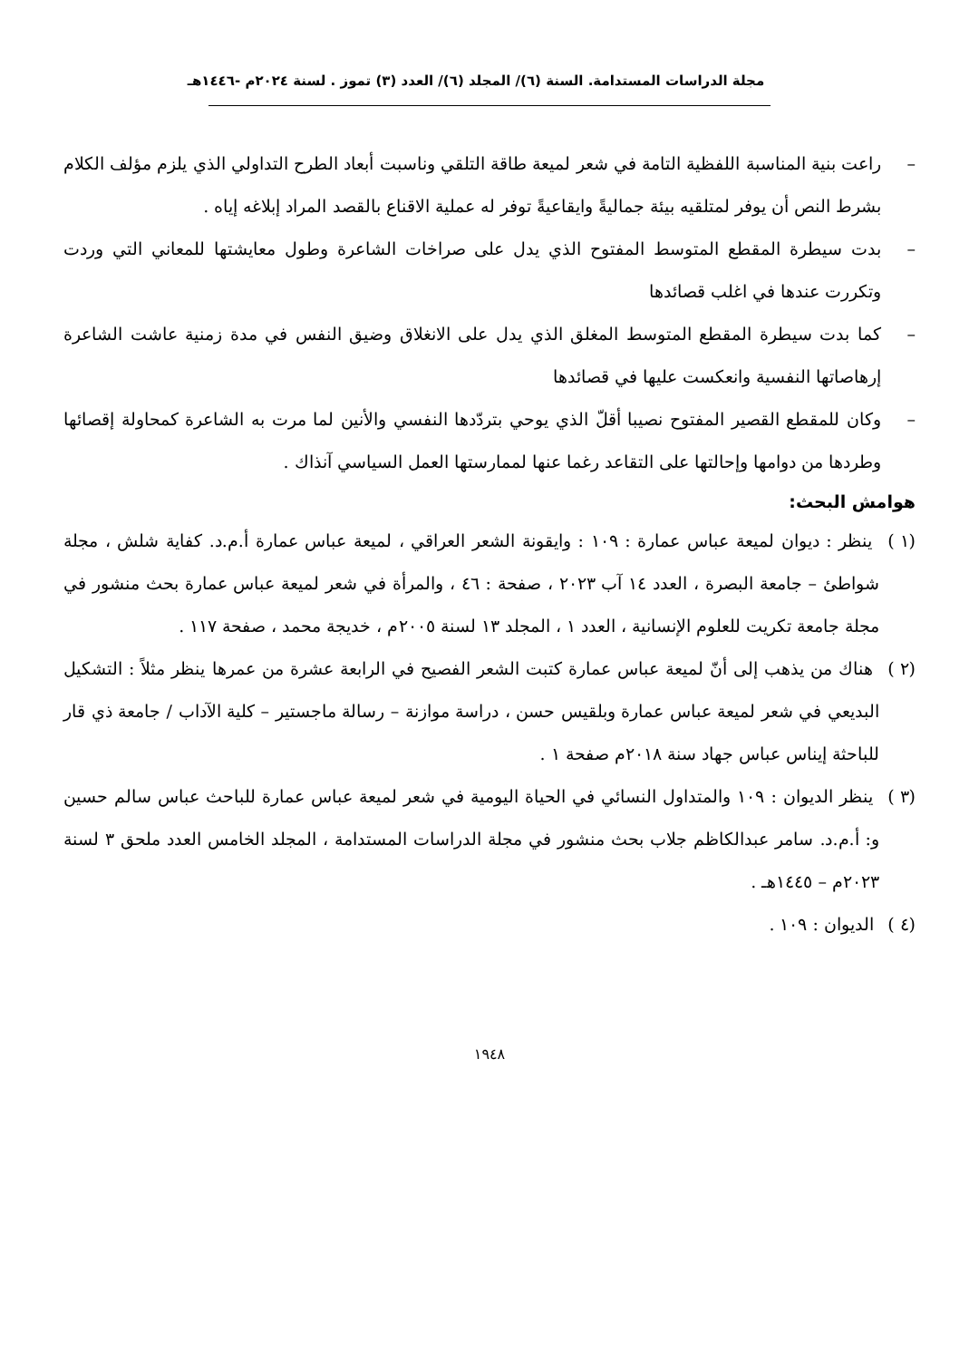مجلة الدراسات المستدامة. السنة (٦)/ المجلد (٦)/ العدد (٣) تموز . لسنة ٢٠٢٤م -١٤٤٦هـ
– راعت بنية المناسبة اللفظية التامة في شعر لميعة طاقة التلقي وناسبت أبعاد الطرح التداولي الذي يلزم مؤلف الكلام بشرط النص أن يوفر لمتلقيه بيئة جماليةً وايقاعيةً توفر له عملية الاقناع بالقصد المراد إبلاغه إياه .
– بدت سيطرة المقطع المتوسط المفتوح الذي يدل على صراخات الشاعرة وطول معايشتها للمعاني التي وردت وتكررت عندها في اغلب قصائدها
– كما بدت سيطرة المقطع المتوسط المغلق الذي يدل على الانغلاق وضيق النفس في مدة زمنية عاشت الشاعرة إرهاصاتها النفسية وانعكست عليها في قصائدها
– وكان للمقطع القصير المفتوح نصيبا أقلّ الذي يوحي بتردّدها النفسي والأنين لما مرت به الشاعرة كمحاولة إقصائها وطردها من دوامها وإحالتها على التقاعد رغما عنها لممارستها العمل السياسي آنذاك .
هوامش البحث:
(١ ) ينظر : ديوان لميعة عباس عمارة : ١٠٩ : وايقونة الشعر العراقي ، لميعة عباس عمارة أ.م.د. كفاية شلش ، مجلة شواطئ – جامعة البصرة ، العدد ١٤ آب ٢٠٢٣ ، صفحة : ٤٦ ، والمرأة في شعر لميعة عباس عمارة بحث منشور في مجلة جامعة تكريت للعلوم الإنسانية ، العدد ١ ، المجلد ١٣ لسنة ٢٠٠٥م ، خديجة محمد ، صفحة ١١٧ .
(٢ ) هناك من يذهب إلى أنّ لميعة عباس عمارة كتبت الشعر الفصيح في الرابعة عشرة من عمرها ينظر مثلاً : التشكيل البديعي في شعر لميعة عباس عمارة وبلقيس حسن ، دراسة موازنة – رسالة ماجستير – كلية الآداب / جامعة ذي قار للباحثة إيناس عباس جهاد سنة ٢٠١٨م صفحة ١ .
(٣ ) ينظر الديوان : ١٠٩ والمتداول النسائي في الحياة اليومية في شعر لميعة عباس عمارة للباحث عباس سالم حسين و: أ.م.د. سامر عبدالكاظم جلاب بحث منشور في مجلة الدراسات المستدامة ، المجلد الخامس العدد ملحق ٣ لسنة ٢٠٢٣م – ١٤٤٥هـ .
(٤ ) الديوان : ١٠٩ .
١٩٤٨